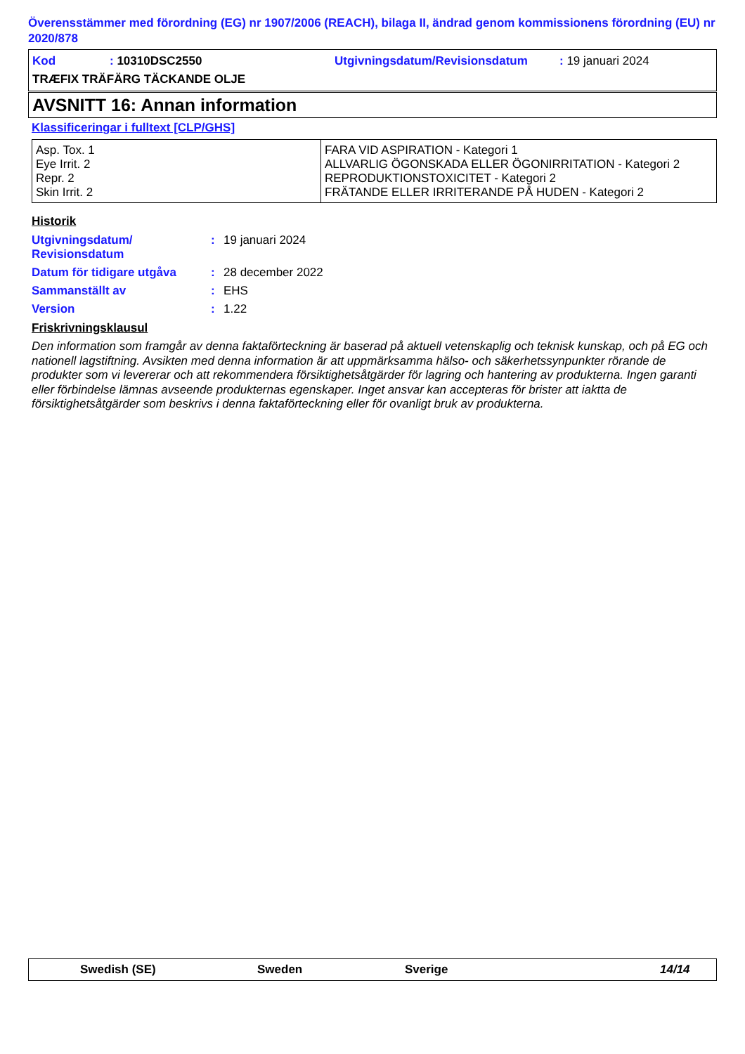Överensstämmer med förordning (EG) nr 1907/2006 (REACH), bilaga II, ändrad genom kommissionens förordning (EU) nr 2020/878
Kod: 10310DSC2550 Utgivningsdatum/Revisionsdatum: 19 januari 2024
TRÆFIX TRÄFÄRG TÄCKANDE OLJE
AVSNITT 16: Annan information
Klassificeringar i fulltext [CLP/GHS]
| Asp. Tox. 1 Eye Irrit. 2 Repr. 2 Skin Irrit. 2 | FARA VID ASPIRATION - Kategori 1 ALLVARLIG ÖGONSKADA ELLER ÖGONIRRITATION - Kategori 2 REPRODUKTIONSTOXICITET - Kategori 2 FRÄTANDE ELLER IRRITERANDE PÅ HUDEN - Kategori 2 |
Historik
| Utgivningsdatum/ Revisionsdatum | : | 19 januari 2024 |
| Datum för tidigare utgåva | : | 28 december 2022 |
| Sammanställt av | : | EHS |
| Version | : | 1.22 |
Friskrivningsklausul
Den information som framgår av denna faktaförteckning är baserad på aktuell vetenskaplig och teknisk kunskap, och på EG och nationell lagstiftning. Avsikten med denna information är att uppmärksamma hälso- och säkerhetssynpunkter rörande de produkter som vi levererar och att rekommendera försiktighetsåtgärder för lagring och hantering av produkterna. Ingen garanti eller förbindelse lämnas avseende produkternas egenskaper. Inget ansvar kan accepteras för brister att iaktta de försiktighetsåtgärder som beskrivs i denna faktaförteckning eller för ovanligt bruk av produkterna.
Swedish (SE) Sweden Sverige 14/14